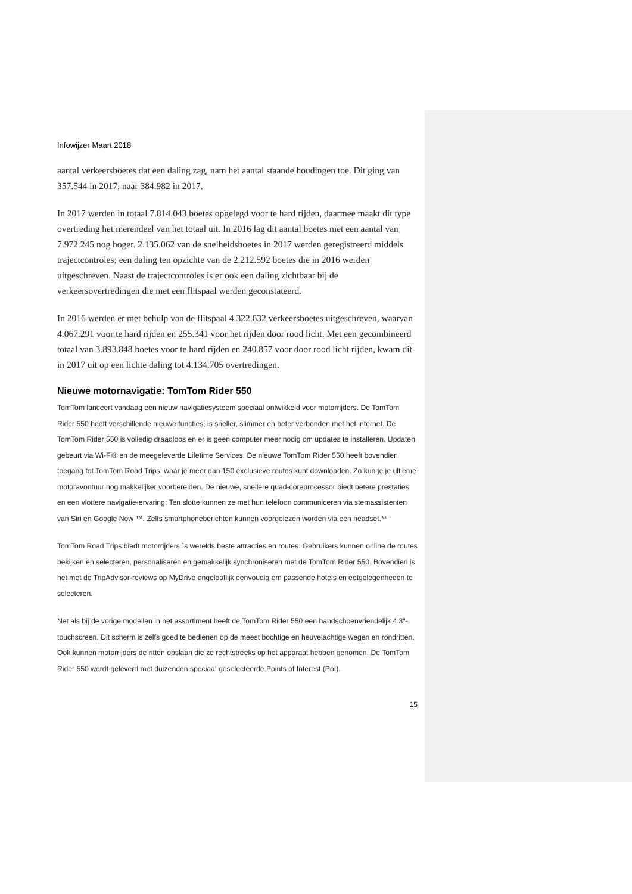Infowijzer Maart 2018
aantal verkeersboetes dat een daling zag, nam het aantal staande houdingen toe. Dit ging van 357.544 in 2017, naar 384.982 in 2017.
In 2017 werden in totaal 7.814.043 boetes opgelegd voor te hard rijden, daarmee maakt dit type overtreding het merendeel van het totaal uit. In 2016 lag dit aantal boetes met een aantal van 7.972.245 nog hoger. 2.135.062 van de snelheidsboetes in 2017 werden geregistreerd middels trajectcontroles; een daling ten opzichte van de 2.212.592 boetes die in 2016 werden uitgeschreven. Naast de trajectcontroles is er ook een daling zichtbaar bij de verkeersovertredingen die met een flitspaal werden geconstateerd.
In 2016 werden er met behulp van de flitspaal 4.322.632 verkeersboetes uitgeschreven, waarvan 4.067.291 voor te hard rijden en 255.341 voor het rijden door rood licht. Met een gecombineerd totaal van 3.893.848 boetes voor te hard rijden en 240.857 voor door rood licht rijden, kwam dit in 2017 uit op een lichte daling tot 4.134.705 overtredingen.
Nieuwe motornavigatie: TomTom Rider 550
TomTom lanceert vandaag een nieuw navigatiesysteem speciaal ontwikkeld voor motorrijders. De TomTom Rider 550 heeft verschillende nieuwe functies, is sneller, slimmer en beter verbonden met het internet. De TomTom Rider 550 is volledig draadloos en er is geen computer meer nodig om updates te installeren. Updaten gebeurt via Wi-Fi® en de meegeleverde Lifetime Services. De nieuwe TomTom Rider 550 heeft bovendien toegang tot TomTom Road Trips, waar je meer dan 150 exclusieve routes kunt downloaden. Zo kun je je ultieme motoravontuur nog makkelijker voorbereiden. De nieuwe, snellere quad-coreprocessor biedt betere prestaties en een vlottere navigatie-ervaring. Ten slotte kunnen ze met hun telefoon communiceren via stemassistenten van Siri en Google Now ™. Zelfs smartphoneberichten kunnen voorgelezen worden via een headset.**
TomTom Road Trips biedt motorrijders ´s werelds beste attracties en routes. Gebruikers kunnen online de routes bekijken en selecteren, personaliseren en gemakkelijk synchroniseren met de TomTom Rider 550. Bovendien is het met de TripAdvisor-reviews op MyDrive ongelooflijk eenvoudig om passende hotels en eetgelegenheden te selecteren.
Net als bij de vorige modellen in het assortiment heeft de TomTom Rider 550 een handschoenvriendelijk 4.3"-touchscreen. Dit scherm is zelfs goed te bedienen op de meest bochtige en heuvelachtige wegen en rondritten. Ook kunnen motorrijders de ritten opslaan die ze rechtstreeks op het apparaat hebben genomen. De TomTom Rider 550 wordt geleverd met duizenden speciaal geselecteerde Points of Interest (PoI).
15